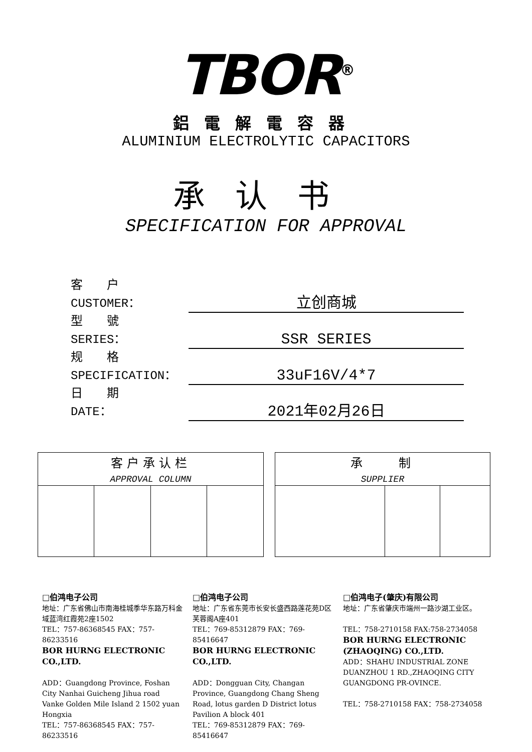TBOR<sup>®</sup>
鋁電解電容器
ALUMINIUM ELECTROLYTIC CAPACITORS
承认书
SPECIFICATION FOR APPROVAL
客　　户
CUSTOMER：
立创商城
型　　號
SERIES：
SSR SERIES
规　　格
SPECIFICATION：
33uF16V/4*7
日　　期
DATE：
2021年02月26日
| 客户承认栏 APPROVAL COLUMN | | | |
| 承 制 SUPPLIER | | |
□伯鸿电子公司
地址：广东省佛山市南海桂城季华东路万科金域蓝湾红霞苑2座1502
TEL：757-86368545 FAX：757-86233516
BOR HURNG ELECTRONIC CO.,LTD.
ADD：Guangdong Province, Foshan City Nanhai Guicheng Jihua road Vanke Golden Mile Island 2 1502 yuan Hongxia
TEL：757-86368545 FAX：757-86233516
□伯鸿电子公司
地址：广东省东莞市长安长盛西路莲花苑D区芙蓉阁A座401
TEL：769-85312879 FAX：769-85416647
BOR HURNG ELECTRONIC CO.,LTD.
ADD：Dongguan City, Changan Province, Guangdong Chang Sheng Road, lotus garden D District lotus Pavilion A block 401
TEL：769-85312879 FAX：769-85416647
□伯鸿电子(肇庆)有限公司
地址：广东省肇庆市端州一路沙湖工业区。
TEL：758-2710158 FAX:758-2734058
BOR HURNG ELECTRONIC (ZHAOQING) CO.,LTD.
ADD：SHAHU INDUSTRIAL ZONE DUANZHOU 1 RD.,ZHAOQING CITY GUANGDONG PR-OVINCE.
TEL：758-2710158 FAX：758-2734058